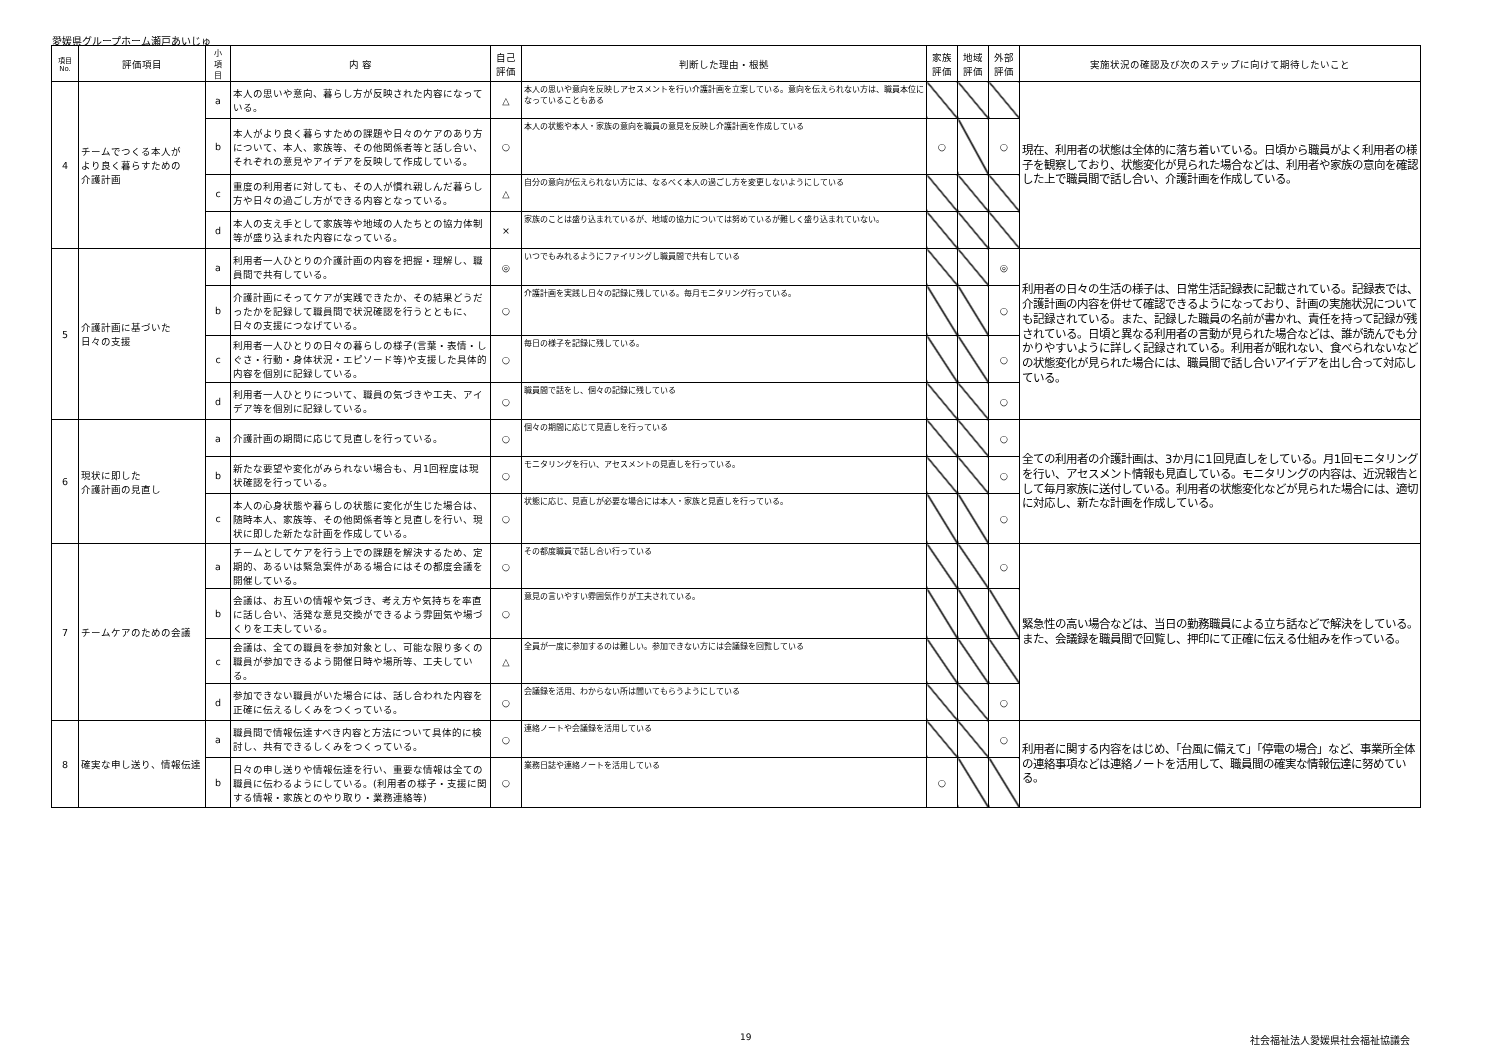愛媛県グループホーム瀬戸あいじゅ
| 項目 No. | 評価項目 | 小 項 目 | 内 容 | 自己 評価 | 判断した理由・根拠 | 家族 評価 | 地域 評価 | 外部 評価 | 実施状況の確認及び次のステップに向けて期待したいこと |
| --- | --- | --- | --- | --- | --- | --- | --- | --- | --- |
| 4 | チームでつくる本人が より良く暮らすための 介護計画 | a | 本人の思いや意向、暮らし方が反映された内容になっている。 | △ | 本人の思いや意向を反映しアセスメントを行い介護計画を立案している。意向を伝えられない方は、職員本位になっていることもある | | | | 現在、利用者の状態は全体的に落ち着いている。日頃から職員がよく利用者の様子を観察しており、状態変化が見られた場合などは、利用者や家族の意向を確認した上で職員間で話し合い、介護計画を作成している。 |
| | | b | 本人がより良く暮らすための課題や日々のケアのあり方について、本人、家族等、その他関係者等と話し合い、それぞれの意見やアイデアを反映して作成している。 | ○ | 本人の状態や本人・家族の意向を職員の意見を反映し介護計画を作成している | ○ | | ○ | |
| | | c | 重度の利用者に対しても、その人が慣れ親しんだ暮らし方や日々の過ごし方ができる内容となっている。 | △ | 自分の意向が伝えられない方には、なるべく本人の過ごし方を変更しないようにしている | | | | |
| | | d | 本人の支え手として家族等や地域の人たちとの協力体制等が盛り込まれた内容になっている。 | × | 家族のことは盛り込まれているが、地域の協力については努めているが難しく盛り込まれていない。 | | | | |
| 5 | 介護計画に基づいた 日々の支援 | a | 利用者一人ひとりの介護計画の内容を把握・理解し、職員間で共有している。 | ◎ | いつでもみれるようにファイリングし職員間で共有している | | | ◎ | 利用者の日々の生活の様子は、日常生活記録表に記載されている。記録表では、介護計画の内容を併せて確認できるようになっており、計画の実施状況についても記録されている。また、記録した職員の名前が書かれ、責任を持って記録が残されている。日頃と異なる利用者の言動が見られた場合などは、誰が読んでも分かりやすいように詳しく記録されている。利用者が眠れない、食べられないなどの状態変化が見られた場合には、職員間で話し合いアイデアを出し合って対応している。 |
| | | b | 介護計画にそってケアが実践できたか、その結果どうだったかを記録して職員間で状況確認を行うとともに、日々の支援につなげている。 | ○ | 介護計画を実践し日々の記録に残している。毎月モニタリング行っている。 | | | ○ | |
| | | c | 利用者一人ひとりの日々の暮らしの様子(言葉・表情・しぐさ・行動・身体状況・エピソード等)や支援した具体的内容を個別に記録している。 | ○ | 毎日の様子を記録に残している。 | | | ○ | |
| | | d | 利用者一人ひとりについて、職員の気づきや工夫、アイデア等を個別に記録している。 | ○ | 職員間で話をし、個々の記録に残している | | | ○ | |
| 6 | 現状に即した 介護計画の見直し | a | 介護計画の期間に応じて見直しを行っている。 | ○ | 個々の期間に応じて見直しを行っている | | | ○ | 全ての利用者の介護計画は、3か月に1回見直しをしている。月1回モニタリングを行い、アセスメント情報も見直している。モニタリングの内容は、近況報告として毎月家族に送付している。利用者の状態変化などが見られた場合には、適切に対応し、新たな計画を作成している。 |
| | | b | 新たな要望や変化がみられない場合も、月1回程度は現状確認を行っている。 | ○ | モニタリングを行い、アセスメントの見直しを行っている。 | | | ○ | |
| | | c | 本人の心身状態や暮らしの状態に変化が生じた場合は、随時本人、家族等、その他関係者等と見直しを行い、現状に即した新たな計画を作成している。 | ○ | 状態に応じ、見直しが必要な場合には本人・家族と見直しを行っている。 | | | ○ | |
| 7 | チームケアのための会議 | a | チームとしてケアを行う上での課題を解決するため、定期的、あるいは緊急案件がある場合にはその都度会議を開催している。 | ○ | その都度職員で話し合い行っている | | | ○ | 緊急性の高い場合などは、当日の勤務職員による立ち話などで解決をしている。また、会議録を職員間で回覧し、押印にて正確に伝える仕組みを作っている。 |
| | | b | 会議は、お互いの情報や気づき、考え方や気持ちを率直に話し合い、活発な意見交換ができるよう雰囲気や場づくりを工夫している。 | ○ | 意見の言いやすい雰囲気作りが工夫されている。 | | | | |
| | | c | 会議は、全ての職員を参加対象とし、可能な限り多くの職員が参加できるよう開催日時や場所等、工夫している。 | △ | 全員が一度に参加するのは難しい。参加できない方には会議録を回覧している | | | | |
| | | d | 参加できない職員がいた場合には、話し合われた内容を正確に伝えるしくみをつくっている。 | ○ | 会議録を活用、わからない所は聞いてもらうようにしている | | | ○ | |
| 8 | 確実な申し送り、情報伝達 | a | 職員間で情報伝達すべき内容と方法について具体的に検討し、共有できるしくみをつくっている。 | ○ | 連絡ノートや会議録を活用している | | | ○ | 利用者に関する内容をはじめ、「台風に備えて」「停電の場合」など、事業所全体の連絡事項などは連絡ノートを活用して、職員間の確実な情報伝達に努めている。 |
| | | b | 日々の申し送りや情報伝達を行い、重要な情報は全ての職員に伝わるようにしている。(利用者の様子・支援に関する情報・家族とのやり取り・業務連絡等) | ○ | 業務日誌や連絡ノートを活用している | ○ | | | |
19 社会福祉法人愛媛県社会福祉協議会